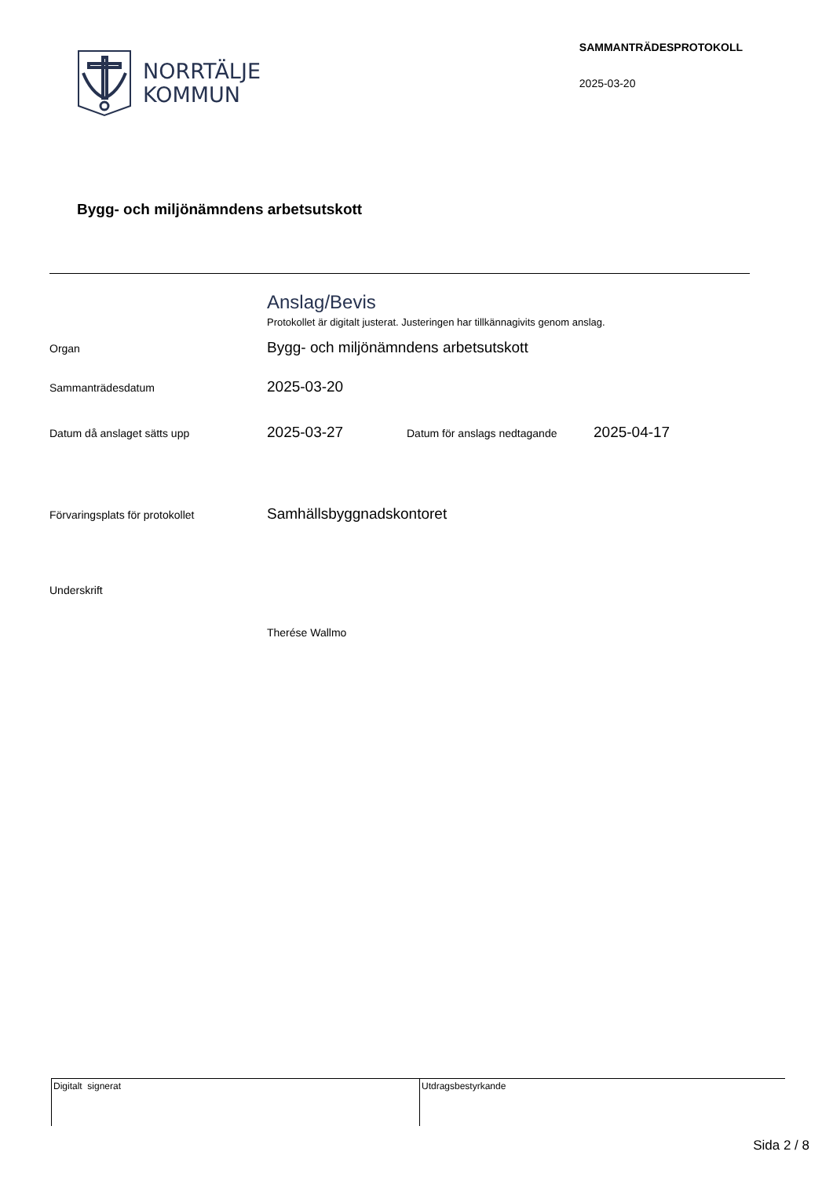NORRTÄLJE
KOMMUN
SAMMANTRÄDESPROTOKOLL
2025-03-20
Bygg- och miljönämndens arbetsutskott
Anslag/Bevis
Protokollet är digitalt justerat. Justeringen har tillkännagivits genom anslag.
Organ
Bygg- och miljönämndens arbetsutskott
Sammanträdesdatum
2025-03-20
Datum då anslaget sätts upp
2025-03-27
Datum för anslags nedtagande
2025-04-17
Förvaringsplats för protokollet
Samhällsbyggnadskontoret
Underskrift
Therése Wallmo
Digitalt signerat Utdragsbestyrkande
Sida 2 / 8